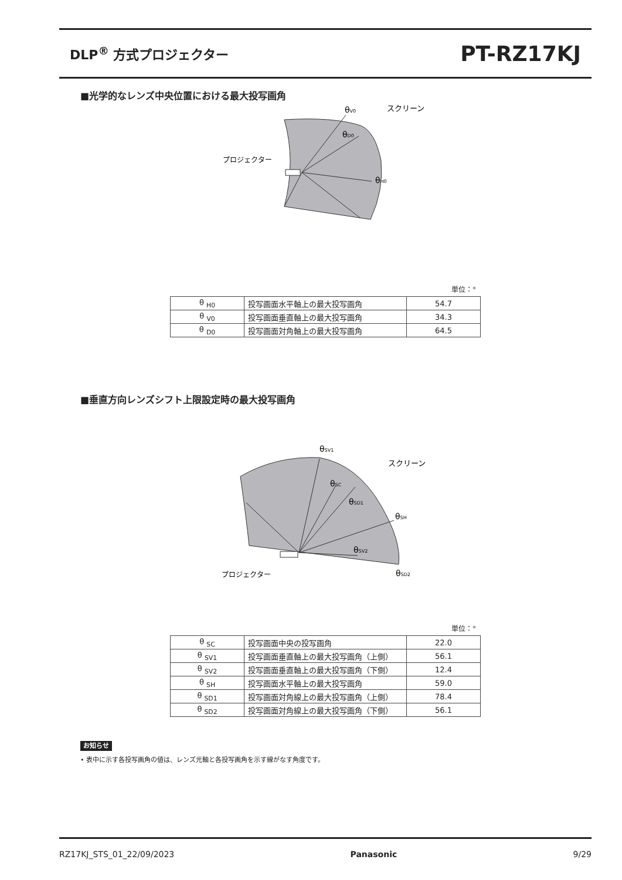DLP<sup>®</sup> 方式プロジェクター
PT-RZ17KJ
■光学的なレンズ中央位置における最大投写画角
θV0
スクリーン
θD0
プロジェクター
θH0
単位：°
| θ <sub>H0</sub> | 投写画面水平軸上の最大投写画角 | 54.7 |
| θ <sub>V0</sub> | 投写画面垂直軸上の最大投写画角 | 34.3 |
| θ <sub>D0</sub> | 投写画面対角軸上の最大投写画角 | 64.5 |
■垂直方向レンズシフト上限設定時の最大投写画角
θSV1
スクリーン
θSC
θSD1
θSH
θSV2
プロジェクター
θSD2
単位：°
| θ <sub>SC</sub> | 投写画面中央の投写画角 | 22.0 |
| θ <sub>SV1</sub> | 投写画面垂直軸上の最大投写画角（上側） | 56.1 |
| θ <sub>SV2</sub> | 投写画面垂直軸上の最大投写画角（下側） | 12.4 |
| θ <sub>SH</sub> | 投写画面水平軸上の最大投写画角 | 59.0 |
| θ <sub>SD1</sub> | 投写画面対角線上の最大投写画角（上側） | 78.4 |
| θ <sub>SD2</sub> | 投写画面対角線上の最大投写画角（下側） | 56.1 |
お知らせ
• 表中に示す各投写画角の値は、レンズ光軸と各投写画角を示す線がなす角度です。
RZ17KJ_STS_01_22/09/2023 Panasonic 9/29